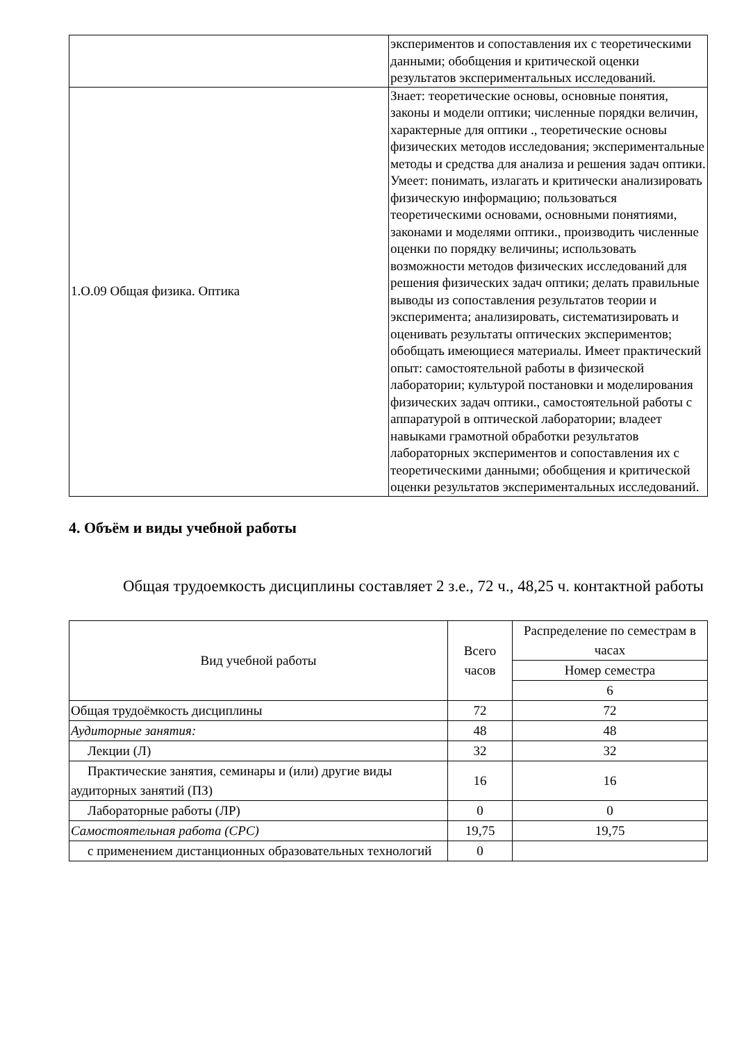| | экспериментов и сопоставления их с теоретическими данными; обобщения и критической оценки результатов экспериментальных исследований. |
| 1.О.09 Общая физика. Оптика | Знает: теоретические основы, основные понятия, законы и модели оптики; численные порядки величин, характерные для оптики ., теоретические основы физических методов исследования; экспериментальные методы и средства для анализа и решения задач оптики. Умеет: понимать, излагать и критически анализировать физическую информацию; пользоваться теоретическими основами, основными понятиями, законами и моделями оптики., производить численные оценки по порядку величины; использовать возможности методов физических исследований для решения физических задач оптики; делать правильные выводы из сопоставления результатов теории и эксперимента; анализировать, систематизировать и оценивать результаты оптических экспериментов; обобщать имеющиеся материалы. Имеет практический опыт: самостоятельной работы в физической лаборатории; культурой постановки и моделирования физических задач оптики., самостоятельной работы с аппаратурой в оптической лаборатории; владеет навыками грамотной обработки результатов лабораторных экспериментов и сопоставления их с теоретическими данными; обобщения и критической оценки результатов экспериментальных исследований. |
4. Объём и виды учебной работы
Общая трудоемкость дисциплины составляет 2 з.е., 72 ч., 48,25 ч. контактной работы
| Вид учебной работы | Всего часов | Распределение по семестрам в часах |
| --- | --- | --- |
| | | Номер семестра |
| | | 6 |
| Общая трудоёмкость дисциплины | 72 | 72 |
| Аудиторные занятия: | 48 | 48 |
| Лекции (Л) | 32 | 32 |
| Практические занятия, семинары и (или) другие виды аудиторных занятий (ПЗ) | 16 | 16 |
| Лабораторные работы (ЛР) | 0 | 0 |
| Самостоятельная работа (СРС) | 19,75 | 19,75 |
| с применением дистанционных образовательных технологий | 0 | |